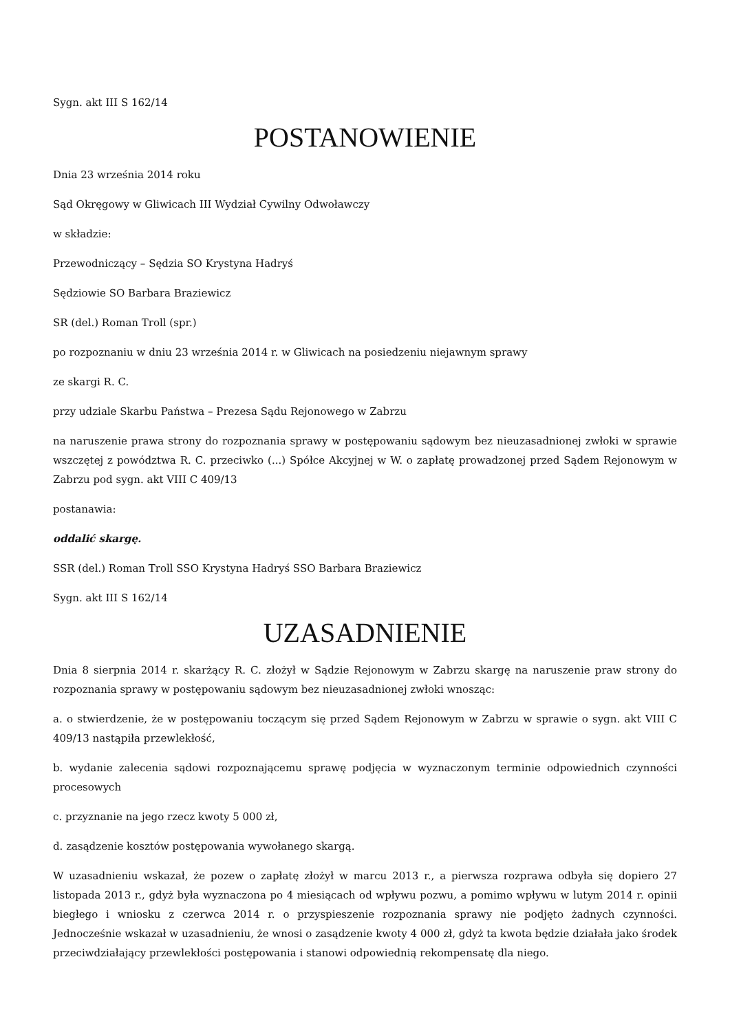Sygn. akt III S 162/14
POSTANOWIENIE
Dnia 23 września 2014 roku
Sąd Okręgowy w Gliwicach III Wydział Cywilny Odwoławczy
w składzie:
Przewodniczący – Sędzia SO Krystyna Hadryś
Sędziowie SO Barbara Braziewicz
SR (del.) Roman Troll (spr.)
po rozpoznaniu w dniu 23 września 2014 r. w Gliwicach na posiedzeniu niejawnym sprawy
ze skargi R. C.
przy udziale Skarbu Państwa – Prezesa Sądu Rejonowego w Zabrzu
na naruszenie prawa strony do rozpoznania sprawy w postępowaniu sądowym bez nieuzasadnionej zwłoki w sprawie wszczętej z powództwa R. C. przeciwko (...) Spółce Akcyjnej w W. o zapłatę prowadzonej przed Sądem Rejonowym w Zabrzu pod sygn. akt VIII C 409/13
postanawia:
oddalić skargę.
SSR (del.) Roman Troll SSO Krystyna Hadryś SSO Barbara Braziewicz
Sygn. akt III S 162/14
UZASADNIENIE
Dnia 8 sierpnia 2014 r. skarżący R. C. złożył w Sądzie Rejonowym w Zabrzu skargę na naruszenie praw strony do rozpoznania sprawy w postępowaniu sądowym bez nieuzasadnionej zwłoki wnosząc:
a. o stwierdzenie, że w postępowaniu toczącym się przed Sądem Rejonowym w Zabrzu w sprawie o sygn. akt VIII C 409/13 nastąpiła przewlekłość,
b. wydanie zalecenia sądowi rozpoznającemu sprawę podjęcia w wyznaczonym terminie odpowiednich czynności procesowych
c. przyznanie na jego rzecz kwoty 5 000 zł,
d. zasądzenie kosztów postępowania wywołanego skargą.
W uzasadnieniu wskazał, że pozew o zapłatę złożył w marcu 2013 r., a pierwsza rozprawa odbyła się dopiero 27 listopada 2013 r., gdyż była wyznaczona po 4 miesiącach od wpływu pozwu, a pomimo wpływu w lutym 2014 r. opinii biegłego i wniosku z czerwca 2014 r. o przyspieszenie rozpoznania sprawy nie podjęto żadnych czynności. Jednocześnie wskazał w uzasadnieniu, że wnosi o zasądzenie kwoty 4 000 zł, gdyż ta kwota będzie działała jako środek przeciwdziałający przewlekłości postępowania i stanowi odpowiednią rekompensatę dla niego.